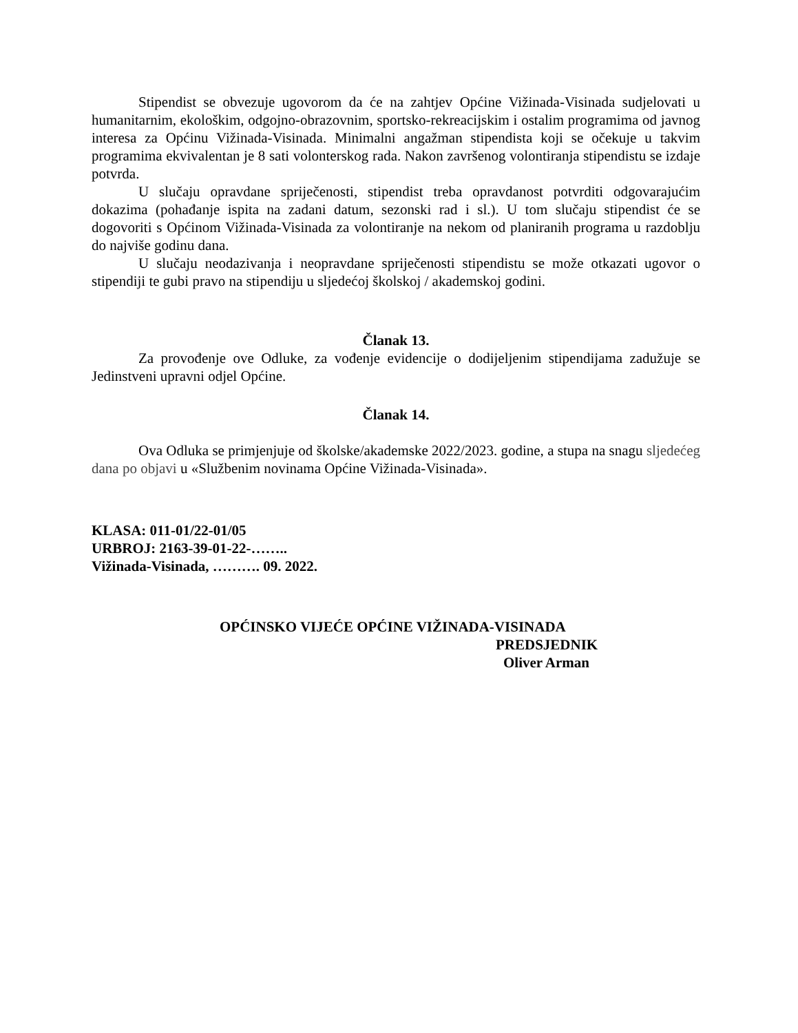Stipendist se obvezuje ugovorom da će na zahtjev Općine Vižinada-Visinada sudjelovati u humanitarnim, ekološkim, odgojno-obrazovnim, sportsko-rekreacijskim i ostalim programima od javnog interesa za Općinu Vižinada-Visinada. Minimalni angažman stipendista koji se očekuje u takvim programima ekvivalentan je 8 sati volonterskog rada. Nakon završenog volontiranja stipendistu se izdaje potvrda.
U slučaju opravdane spriječenosti, stipendist treba opravdanost potvrditi odgovarajućim dokazima (pohađanje ispita na zadani datum, sezonski rad i sl.). U tom slučaju stipendist će se dogovoriti s Općinom Vižinada-Visinada za volontiranje na nekom od planiranih programa u razdoblju do najviše godinu dana.
U slučaju neodazivanja i neopravdane spriječenosti stipendistu se može otkazati ugovor o stipendiji te gubi pravo na stipendiju u sljedećoj školskoj / akademskoj godini.
Članak 13.
Za provođenje ove Odluke, za vođenje evidencije o dodijeljenim stipendijama zadužuje se Jedinstveni upravni odjel Općine.
Članak 14.
Ova Odluka se primjenjuje od školske/akademske 2022/2023. godine, a stupa na snagu sljedećeg dana po objavi u «Službenim novinama Općine Vižinada-Visinada».
KLASA: 011-01/22-01/05
URBROJ: 2163-39-01-22-……..
Vižinada-Visinada, ………. 09. 2022.
OPĆINSKO VIJEĆE OPĆINE VIŽINADA-VISINADA
PREDSJEDNIK
Oliver Arman